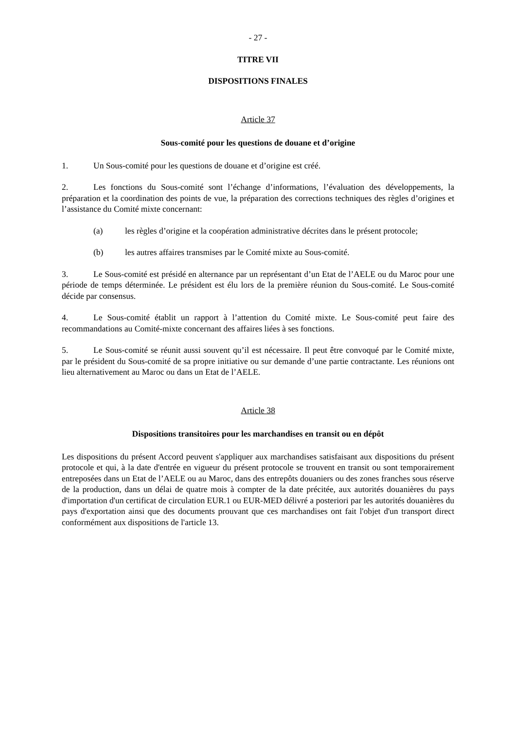- 27 -
TITRE VII
DISPOSITIONS FINALES
Article 37
Sous-comité pour les questions de douane et d’origine
1. Un Sous-comité pour les questions de douane et d’origine est créé.
2. Les fonctions du Sous-comité sont l’échange d’informations, l’évaluation des développements, la préparation et la coordination des points de vue, la préparation des corrections techniques des règles d’origines et l’assistance du Comité mixte concernant:
(a) les règles d’origine et la coopération administrative décrites dans le présent protocole;
(b) les autres affaires transmises par le Comité mixte au Sous-comité.
3. Le Sous-comité est présidé en alternance par un représentant d’un Etat de l’AELE ou du Maroc pour une période de temps déterminée. Le président est élu lors de la première réunion du Sous-comité. Le Sous-comité décide par consensus.
4. Le Sous-comité établit un rapport à l’attention du Comité mixte. Le Sous-comité peut faire des recommandations au Comité-mixte concernant des affaires liées à ses fonctions.
5. Le Sous-comité se réunit aussi souvent qu’il est nécessaire. Il peut être convoqué par le Comité mixte, par le président du Sous-comité de sa propre initiative ou sur demande d’une partie contractante. Les réunions ont lieu alternativement au Maroc ou dans un Etat de l’AELE.
Article 38
Dispositions transitoires pour les marchandises en transit ou en dépôt
Les dispositions du présent Accord peuvent s'appliquer aux marchandises satisfaisant aux dispositions du présent protocole et qui, à la date d'entrée en vigueur du présent protocole se trouvent en transit ou sont temporairement entreposées dans un Etat de l’AELE ou au Maroc, dans des entrepôts douaniers ou des zones franches sous réserve de la production, dans un délai de quatre mois à compter de la date précitée, aux autorités douanières du pays d'importation d'un certificat de circulation EUR.1 ou EUR-MED délivré a posteriori par les autorités douanières du pays d'exportation ainsi que des documents prouvant que ces marchandises ont fait l'objet d'un transport direct conformément aux dispositions de l'article 13.